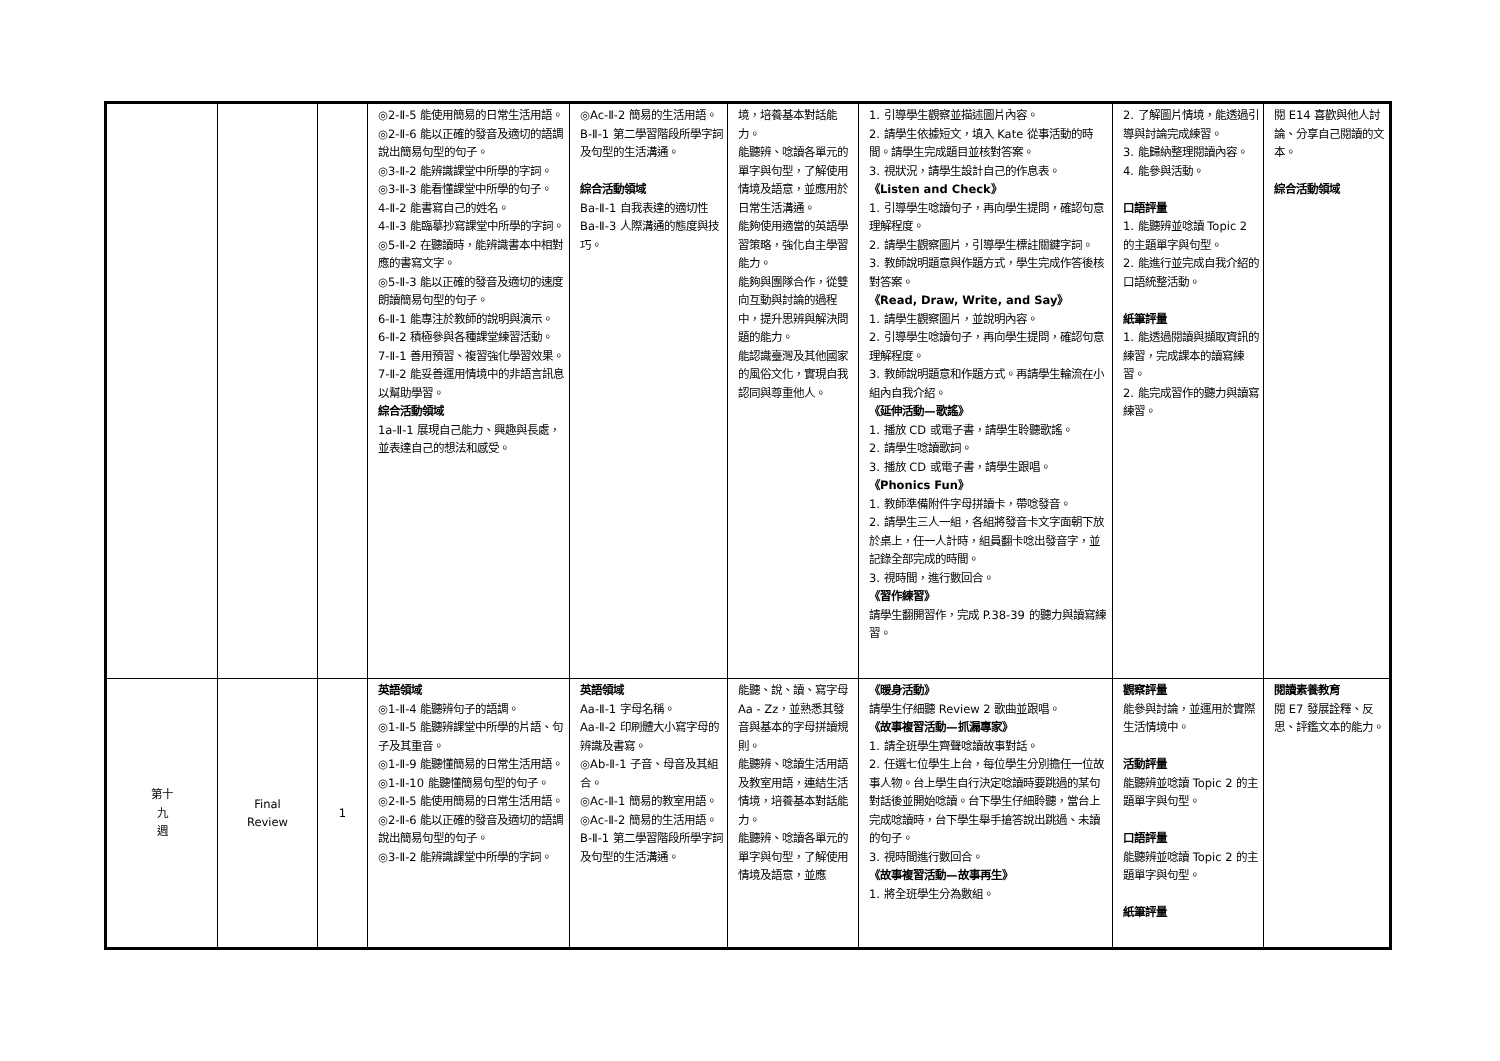| | | | ◎2-Ⅱ-5 能使用簡易的日常生活用語。 ◎2-Ⅱ-6 能以正確的發音及適切的語調說出簡易句型的句子。 ◎3-Ⅱ-2 能辨識課堂中所學的字詞。 ◎3-Ⅱ-3 能看懂課堂中所學的句子。 4-Ⅱ-2 能書寫自己的姓名。 4-Ⅱ-3 能臨摹抄寫課堂中所學的字詞。 ◎5-Ⅱ-2 在聽讀時，能辨識書本中相對應的書寫文字。 ◎5-Ⅱ-3 能以正確的發音及適切的速度朗讀簡易句型的句子。 6-Ⅱ-1 能專注於教師的說明與演示。 6-Ⅱ-2 積極參與各種課堂練習活動。 7-Ⅱ-1 善用預習、複習強化學習效果。 7-Ⅱ-2 能妥善運用情境中的非語言訊息以幫助學習。 綜合活動領域 1a-Ⅱ-1 展現自己能力、興趣與長處，並表達自己的想法和感受。 | ◎Ac-Ⅱ-2 簡易的生活用語。 B-Ⅱ-1 第二學習階段所學字詞及句型的生活溝通。 綜合活動領域 Ba-Ⅱ-1 自我表達的適切性 Ba-Ⅱ-3 人際溝通的態度與技巧。 | 境，培養基本對話能力。 能聽辨、唸讀各單元的單字與句型，了解使用情境及語意，並應用於日常生活溝通。 能夠使用適當的英語學習策略，強化自主學習能力。 能夠與團隊合作，從雙向互動與討論的過程中，提升思辨與解決問題的能力。 能認識臺灣及其他國家的風俗文化，實現自我認同與尊重他人。 | 1. 引導學生觀察並描述圖片內容。 2. 請學生依據短文，填入 Kate 從事活動的時間。請學生完成題目並核對答案。 3. 視狀況，請學生設計自己的作息表。 《Listen and Check》 1. 引導學生唸讀句子，再向學生提問，確認句意理解程度。 2. 請學生觀察圖片，引導學生標註關鍵字詞。 3. 教師說明題意與作題方式，學生完成作答後核對答案。 《Read, Draw, Write, and Say》 1. 請學生觀察圖片，並說明內容。 2. 引導學生唸讀句子，再向學生提問，確認句意理解程度。 3. 教師說明題意和作題方式。再請學生輪流在小組內自我介紹。 《延伸活動—歌謠》 1. 播放 CD 或電子書，請學生聆聽歌謠。 2. 請學生唸讀歌詞。 3. 播放 CD 或電子書，請學生跟唱。 《Phonics Fun》 1. 教師準備附件字母拼讀卡，帶唸發音。 2. 請學生三人一組，各組將發音卡文字面朝下放於桌上，任一人計時，組員翻卡唸出發音字，並記錄全部完成的時間。 3. 視時間，進行數回合。 《習作練習》 請學生翻開習作，完成 P.38-39 的聽力與讀寫練習。 | 2. 了解圖片情境，能透過引導與討論完成練習。 3. 能歸納整理閱讀內容。 4. 能參與活動。 口語評量 1. 能聽辨並唸讀 Topic 2 的主題單字與句型。 2. 能進行並完成自我介紹的口語統整活動。 紙筆評量 1. 能透過閱讀與擷取資訊的練習，完成課本的讀寫練習。 2. 能完成習作的聽力與讀寫練習。 | 閱 E14 喜歡與他人討論、分享自己閱讀的文本。 綜合活動領域 |
| 第十 九 週 | Final Review | 1 | 英語領域 ◎1-Ⅱ-4 能聽辨句子的語調。 ◎1-Ⅱ-5 能聽辨課堂中所學的片語、句子及其重音。 ◎1-Ⅱ-9 能聽懂簡易的日常生活用語。 ◎1-Ⅱ-10 能聽懂簡易句型的句子。 ◎2-Ⅱ-5 能使用簡易的日常生活用語。 ◎2-Ⅱ-6 能以正確的發音及適切的語調說出簡易句型的句子。 ◎3-Ⅱ-2 能辨識課堂中所學的字詞。 | 英語領域 Aa-Ⅱ-1 字母名稱。 Aa-Ⅱ-2 印刷體大小寫字母的辨識及書寫。 ◎Ab-Ⅱ-1 子音、母音及其組合。 ◎Ac-Ⅱ-1 簡易的教室用語。 ◎Ac-Ⅱ-2 簡易的生活用語。 B-Ⅱ-1 第二學習階段所學字詞及句型的生活溝通。 | 能聽、說、讀、寫字母 Aa - Zz，並熟悉其發音與基本的字母拼讀規則。 能聽辨、唸讀生活用語及教室用語，連結生活情境，培養基本對話能力。 能聽辨、唸讀各單元的單字與句型，了解使用情境及語意，並應 | 《暖身活動》 請學生仔細聽 Review 2 歌曲並跟唱。 《故事複習活動—抓漏專家》 1. 請全班學生齊聲唸讀故事對話。 2. 任選七位學生上台，每位學生分別擔任一位故事人物。台上學生自行決定唸讀時要跳過的某句對話後並開始唸讀。台下學生仔細聆聽，當台上完成唸讀時，台下學生舉手搶答說出跳過、未讀的句子。 3. 視時間進行數回合。 《故事複習活動—故事再生》 1. 將全班學生分為數組。 | 觀察評量 能參與討論，並運用於實際生活情境中。 活動評量 能聽辨並唸讀 Topic 2 的主題單字與句型。 口語評量 能聽辨並唸讀 Topic 2 的主題單字與句型。 紙筆評量 | 閱讀素養教育 閱 E7 發展詮釋、反思、評鑑文本的能力。 |